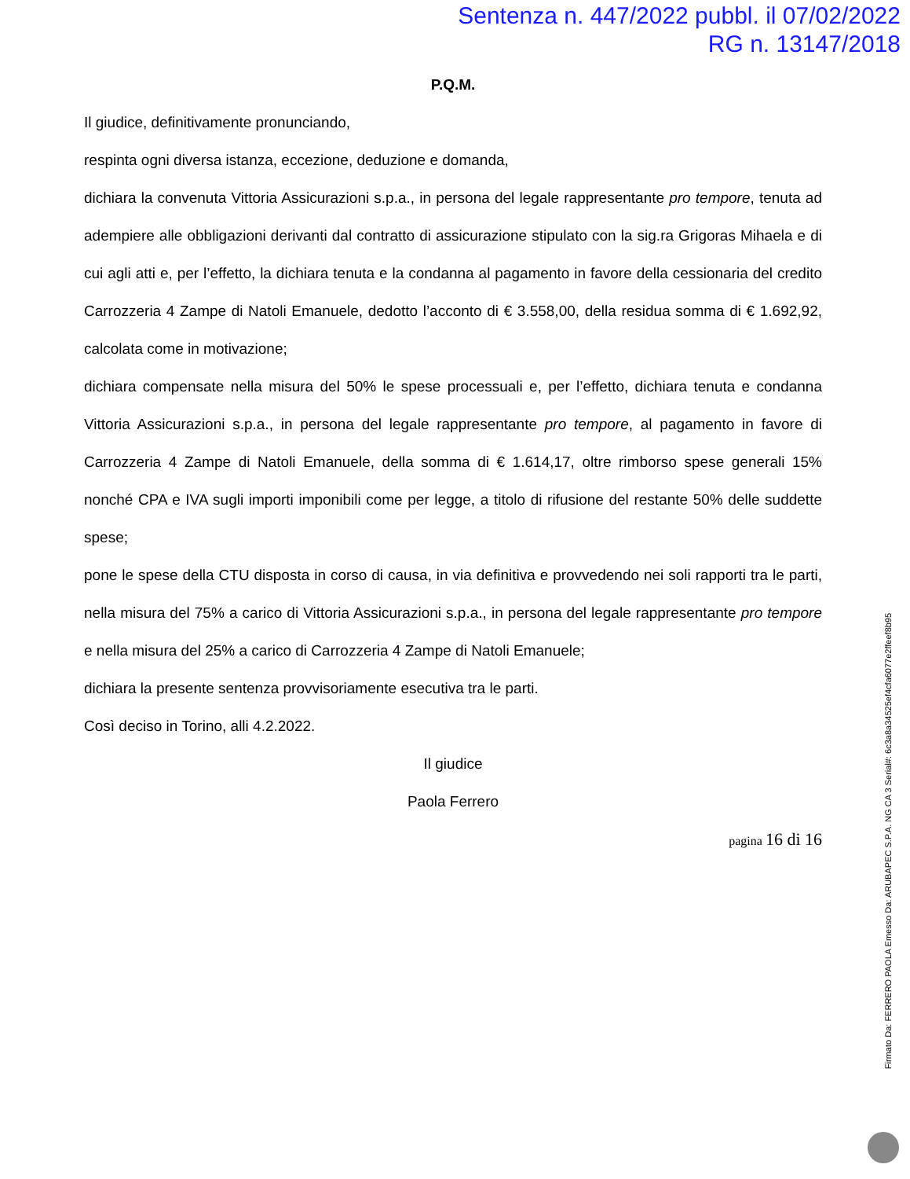Sentenza n. 447/2022 pubbl. il 07/02/2022
RG n. 13147/2018
P.Q.M.
Il giudice, definitivamente pronunciando,
respinta ogni diversa istanza, eccezione, deduzione e domanda,
dichiara la convenuta Vittoria Assicurazioni s.p.a., in persona del legale rappresentante pro tempore, tenuta ad adempiere alle obbligazioni derivanti dal contratto di assicurazione stipulato con la sig.ra Grigoras Mihaela e di cui agli atti e, per l’effetto, la dichiara tenuta e la condanna al pagamento in favore della cessionaria del credito Carrozzeria 4 Zampe di Natoli Emanuele, dedotto l’acconto di € 3.558,00, della residua somma di € 1.692,92, calcolata come in motivazione;
dichiara compensate nella misura del 50% le spese processuali e, per l’effetto, dichiara tenuta e condanna Vittoria Assicurazioni s.p.a., in persona del legale rappresentante pro tempore, al pagamento in favore di Carrozzeria 4 Zampe di Natoli Emanuele, della somma di € 1.614,17, oltre rimborso spese generali 15% nonché CPA e IVA sugli importi imponibili come per legge, a titolo di rifusione del restante 50% delle suddette spese;
pone le spese della CTU disposta in corso di causa, in via definitiva e provvedendo nei soli rapporti tra le parti, nella misura del 75% a carico di Vittoria Assicurazioni s.p.a., in persona del legale rappresentante pro tempore e nella misura del 25% a carico di Carrozzeria 4 Zampe di Natoli Emanuele;
dichiara la presente sentenza provvisoriamente esecutiva tra le parti.
Così deciso in Torino, alli 4.2.2022.
Il giudice
Paola Ferrero
pagina 16 di 16
Firmato Da: FERRERO PAOLA Emesso Da: ARUBAPEC S.P.A. NG CA 3 Serial#: 6c3a8a34525ef4cfa6077e2ffeef8b95